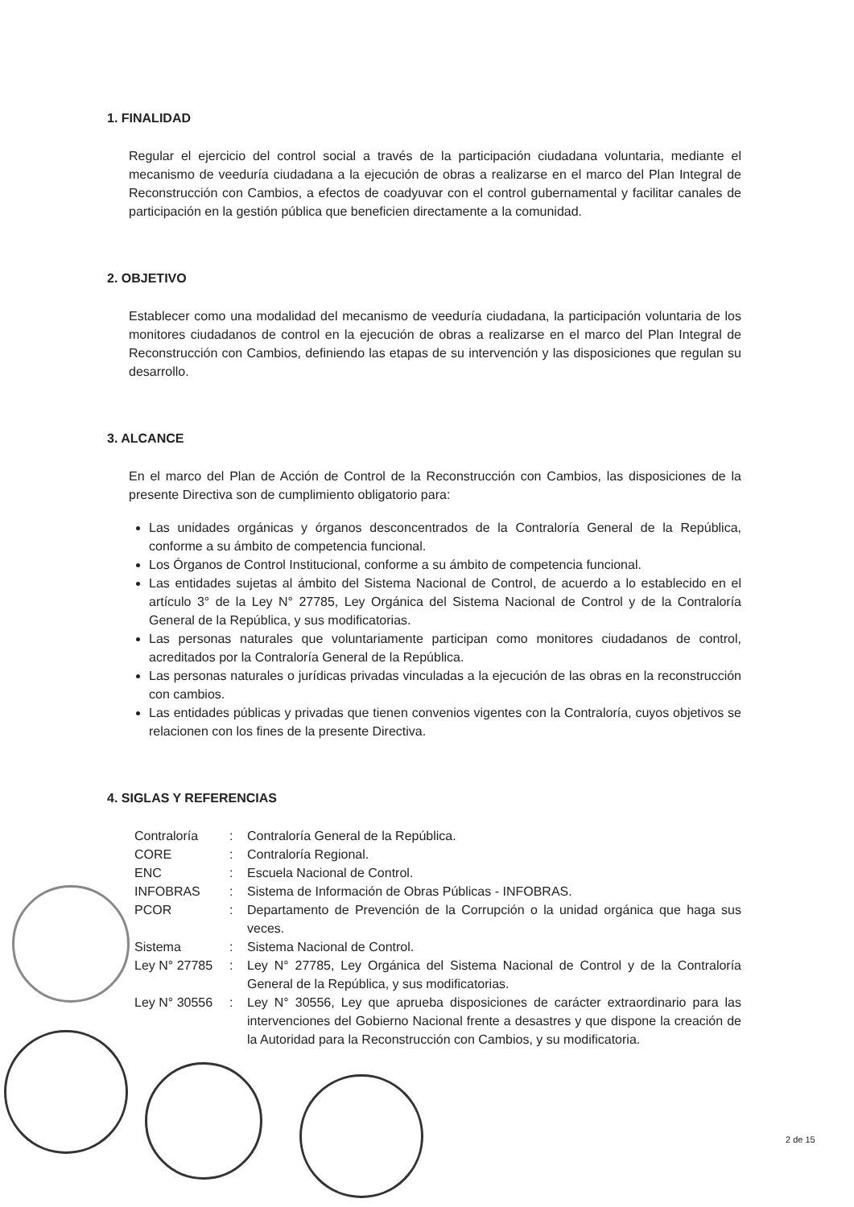1. FINALIDAD
Regular el ejercicio del control social a través de la participación ciudadana voluntaria, mediante el mecanismo de veeduría ciudadana a la ejecución de obras a realizarse en el marco del Plan Integral de Reconstrucción con Cambios, a efectos de coadyuvar con el control gubernamental y facilitar canales de participación en la gestión pública que beneficien directamente a la comunidad.
2. OBJETIVO
Establecer como una modalidad del mecanismo de veeduría ciudadana, la participación voluntaria de los monitores ciudadanos de control en la ejecución de obras a realizarse en el marco del Plan Integral de Reconstrucción con Cambios, definiendo las etapas de su intervención y las disposiciones que regulan su desarrollo.
3. ALCANCE
En el marco del Plan de Acción de Control de la Reconstrucción con Cambios, las disposiciones de la presente Directiva son de cumplimiento obligatorio para:
Las unidades orgánicas y órganos desconcentrados de la Contraloría General de la República, conforme a su ámbito de competencia funcional.
Los Órganos de Control Institucional, conforme a su ámbito de competencia funcional.
Las entidades sujetas al ámbito del Sistema Nacional de Control, de acuerdo a lo establecido en el artículo 3° de la Ley N° 27785, Ley Orgánica del Sistema Nacional de Control y de la Contraloría General de la República, y sus modificatorias.
Las personas naturales que voluntariamente participan como monitores ciudadanos de control, acreditados por la Contraloría General de la República.
Las personas naturales o jurídicas privadas vinculadas a la ejecución de las obras en la reconstrucción con cambios.
Las entidades públicas y privadas que tienen convenios vigentes con la Contraloría, cuyos objetivos se relacionen con los fines de la presente Directiva.
4. SIGLAS Y REFERENCIAS
| Contraloría | : | Contraloría General de la República. |
| CORE | : | Contraloría Regional. |
| ENC | : | Escuela Nacional de Control. |
| INFOBRAS | : | Sistema de Información de Obras Públicas - INFOBRAS. |
| PCOR | : | Departamento de Prevención de la Corrupción o la unidad orgánica que haga sus veces. |
| Sistema | : | Sistema Nacional de Control. |
| Ley N° 27785 | : | Ley N° 27785, Ley Orgánica del Sistema Nacional de Control y de la Contraloría General de la República, y sus modificatorias. |
| Ley N° 30556 | : | Ley N° 30556, Ley que aprueba disposiciones de carácter extraordinario para las intervenciones del Gobierno Nacional frente a desastres y que dispone la creación de la Autoridad para la Reconstrucción con Cambios, y su modificatoria. |
2 de 15